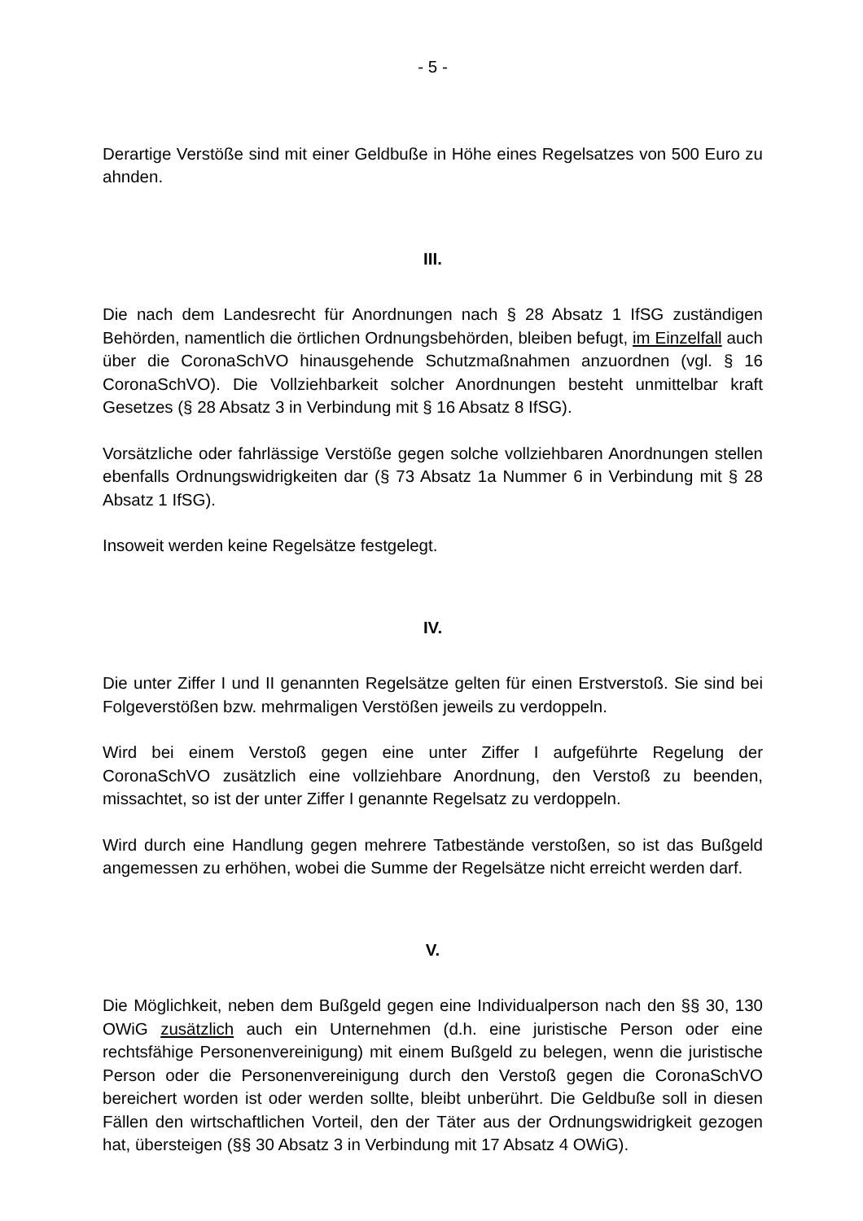- 5 -
Derartige Verstöße sind mit einer Geldbuße in Höhe eines Regelsatzes von 500 Euro zu ahnden.
III.
Die nach dem Landesrecht für Anordnungen nach § 28 Absatz 1 IfSG zuständigen Behörden, namentlich die örtlichen Ordnungsbehörden, bleiben befugt, im Einzelfall auch über die CoronaSchVO hinausgehende Schutzmaßnahmen anzuordnen (vgl. § 16 CoronaSchVO). Die Vollziehbarkeit solcher Anordnungen besteht unmittelbar kraft Gesetzes (§ 28 Absatz 3 in Verbindung mit § 16 Absatz 8 IfSG).
Vorsätzliche oder fahrlässige Verstöße gegen solche vollziehbaren Anordnungen stellen ebenfalls Ordnungswidrigkeiten dar (§ 73 Absatz 1a Nummer 6 in Verbindung mit § 28 Absatz 1 IfSG).
Insoweit werden keine Regelsätze festgelegt.
IV.
Die unter Ziffer I und II genannten Regelsätze gelten für einen Erstverstoß. Sie sind bei Folgeverstößen bzw. mehrmaligen Verstößen jeweils zu verdoppeln.
Wird bei einem Verstoß gegen eine unter Ziffer I aufgeführte Regelung der CoronaSchVO zusätzlich eine vollziehbare Anordnung, den Verstoß zu beenden, missachtet, so ist der unter Ziffer I genannte Regelsatz zu verdoppeln.
Wird durch eine Handlung gegen mehrere Tatbestände verstoßen, so ist das Bußgeld angemessen zu erhöhen, wobei die Summe der Regelsätze nicht erreicht werden darf.
V.
Die Möglichkeit, neben dem Bußgeld gegen eine Individualperson nach den §§ 30, 130 OWiG zusätzlich auch ein Unternehmen (d.h. eine juristische Person oder eine rechtsfähige Personenvereinigung) mit einem Bußgeld zu belegen, wenn die juristische Person oder die Personenvereinigung durch den Verstoß gegen die CoronaSchVO bereichert worden ist oder werden sollte, bleibt unberührt. Die Geldbuße soll in diesen Fällen den wirtschaftlichen Vorteil, den der Täter aus der Ordnungswidrigkeit gezogen hat, übersteigen (§§ 30 Absatz 3 in Verbindung mit 17 Absatz 4 OWiG).